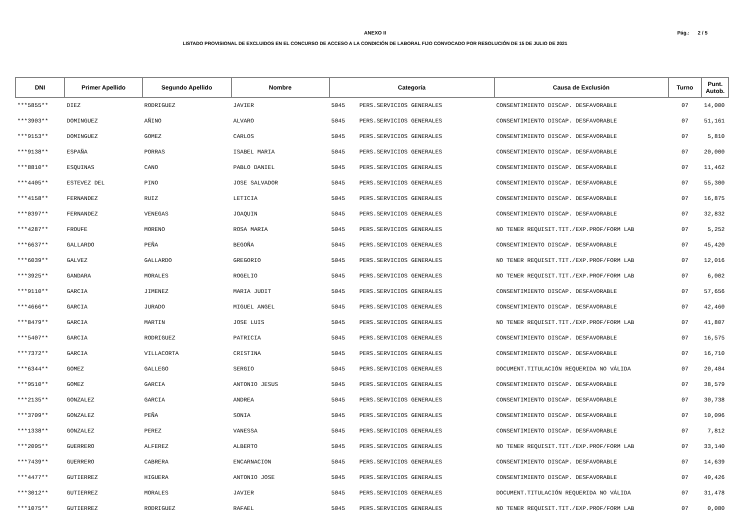ANEXO II
LISTADO PROVISIONAL DE EXCLUIDOS EN EL CONCURSO DE ACCESO A LA CONDICIÓN DE LABORAL FIJO CONVOCADO POR RESOLUCIÓN DE 15 DE JULIO DE 2021
Pág.: 2 / 5
| DNI | Primer Apellido | Segundo Apellido | Nombre | Categoría | | Causa de Exclusión | Turno | Punt. Autob. |
| --- | --- | --- | --- | --- | --- | --- | --- | --- |
| ***5855** | DIEZ | RODRIGUEZ | JAVIER | 5045 | PERS.SERVICIOS GENERALES | CONSENTIMIENTO DISCAP. DESFAVORABLE | 07 | 14,000 |
| ***3903** | DOMINGUEZ | AÑINO | ALVARO | 5045 | PERS.SERVICIOS GENERALES | CONSENTIMIENTO DISCAP. DESFAVORABLE | 07 | 51,161 |
| ***9153** | DOMINGUEZ | GOMEZ | CARLOS | 5045 | PERS.SERVICIOS GENERALES | CONSENTIMIENTO DISCAP. DESFAVORABLE | 07 | 5,810 |
| ***9138** | ESPAÑA | PORRAS | ISABEL MARIA | 5045 | PERS.SERVICIOS GENERALES | CONSENTIMIENTO DISCAP. DESFAVORABLE | 07 | 20,000 |
| ***8810** | ESQUINAS | CANO | PABLO DANIEL | 5045 | PERS.SERVICIOS GENERALES | CONSENTIMIENTO DISCAP. DESFAVORABLE | 07 | 11,462 |
| ***4405** | ESTEVEZ DEL | PINO | JOSE SALVADOR | 5045 | PERS.SERVICIOS GENERALES | CONSENTIMIENTO DISCAP. DESFAVORABLE | 07 | 55,300 |
| ***4158** | FERNANDEZ | RUIZ | LETICIA | 5045 | PERS.SERVICIOS GENERALES | CONSENTIMIENTO DISCAP. DESFAVORABLE | 07 | 16,875 |
| ***0397** | FERNANDEZ | VENEGAS | JOAQUIN | 5045 | PERS.SERVICIOS GENERALES | CONSENTIMIENTO DISCAP. DESFAVORABLE | 07 | 32,832 |
| ***4287** | FROUFE | MORENO | ROSA MARIA | 5045 | PERS.SERVICIOS GENERALES | NO TENER REQUISIT.TIT./EXP.PROF/FORM LAB | 07 | 5,252 |
| ***6637** | GALLARDO | PEÑA | BEGOÑA | 5045 | PERS.SERVICIOS GENERALES | CONSENTIMIENTO DISCAP. DESFAVORABLE | 07 | 45,420 |
| ***6039** | GALVEZ | GALLARDO | GREGORIO | 5045 | PERS.SERVICIOS GENERALES | NO TENER REQUISIT.TIT./EXP.PROF/FORM LAB | 07 | 12,016 |
| ***3925** | GANDARA | MORALES | ROGELIO | 5045 | PERS.SERVICIOS GENERALES | NO TENER REQUISIT.TIT./EXP.PROF/FORM LAB | 07 | 6,002 |
| ***9110** | GARCIA | JIMENEZ | MARIA JUDIT | 5045 | PERS.SERVICIOS GENERALES | CONSENTIMIENTO DISCAP. DESFAVORABLE | 07 | 57,656 |
| ***4666** | GARCIA | JURADO | MIGUEL ANGEL | 5045 | PERS.SERVICIOS GENERALES | CONSENTIMIENTO DISCAP. DESFAVORABLE | 07 | 42,460 |
| ***8479** | GARCIA | MARTIN | JOSE LUIS | 5045 | PERS.SERVICIOS GENERALES | NO TENER REQUISIT.TIT./EXP.PROF/FORM LAB | 07 | 41,807 |
| ***5407** | GARCIA | RODRIGUEZ | PATRICIA | 5045 | PERS.SERVICIOS GENERALES | CONSENTIMIENTO DISCAP. DESFAVORABLE | 07 | 16,575 |
| ***7372** | GARCIA | VILLACORTA | CRISTINA | 5045 | PERS.SERVICIOS GENERALES | CONSENTIMIENTO DISCAP. DESFAVORABLE | 07 | 16,710 |
| ***6344** | GOMEZ | GALLEGO | SERGIO | 5045 | PERS.SERVICIOS GENERALES | DOCUMENT.TITULACIÓN REQUERIDA NO VÁLIDA | 07 | 20,484 |
| ***9510** | GOMEZ | GARCIA | ANTONIO JESUS | 5045 | PERS.SERVICIOS GENERALES | CONSENTIMIENTO DISCAP. DESFAVORABLE | 07 | 38,579 |
| ***2135** | GONZALEZ | GARCIA | ANDREA | 5045 | PERS.SERVICIOS GENERALES | CONSENTIMIENTO DISCAP. DESFAVORABLE | 07 | 30,738 |
| ***3709** | GONZALEZ | PEÑA | SONIA | 5045 | PERS.SERVICIOS GENERALES | CONSENTIMIENTO DISCAP. DESFAVORABLE | 07 | 10,096 |
| ***1338** | GONZALEZ | PEREZ | VANESSA | 5045 | PERS.SERVICIOS GENERALES | CONSENTIMIENTO DISCAP. DESFAVORABLE | 07 | 7,812 |
| ***2095** | GUERRERO | ALFEREZ | ALBERTO | 5045 | PERS.SERVICIOS GENERALES | NO TENER REQUISIT.TIT./EXP.PROF/FORM LAB | 07 | 33,140 |
| ***7439** | GUERRERO | CABRERA | ENCARNACION | 5045 | PERS.SERVICIOS GENERALES | CONSENTIMIENTO DISCAP. DESFAVORABLE | 07 | 14,639 |
| ***4477** | GUTIERREZ | HIGUERA | ANTONIO JOSE | 5045 | PERS.SERVICIOS GENERALES | CONSENTIMIENTO DISCAP. DESFAVORABLE | 07 | 49,426 |
| ***3012** | GUTIERREZ | MORALES | JAVIER | 5045 | PERS.SERVICIOS GENERALES | DOCUMENT.TITULACIÓN REQUERIDA NO VÁLIDA | 07 | 31,478 |
| ***1075** | GUTIERREZ | RODRIGUEZ | RAFAEL | 5045 | PERS.SERVICIOS GENERALES | NO TENER REQUISIT.TIT./EXP.PROF/FORM LAB | 07 | 0,080 |